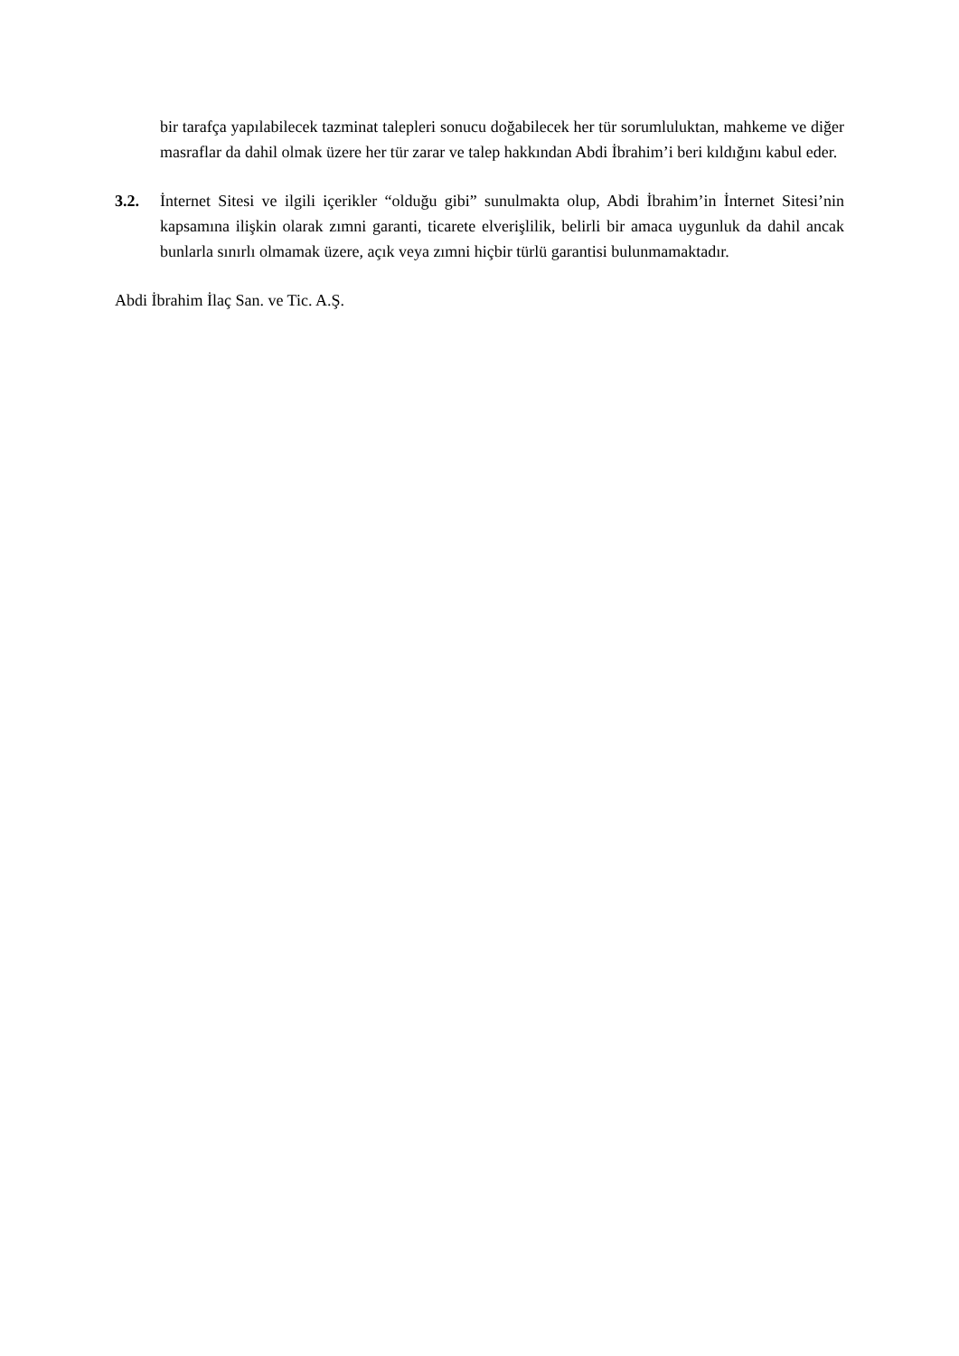bir tarafça yapılabilecek tazminat talepleri sonucu doğabilecek her tür sorumluluktan, mahkeme ve diğer masraflar da dahil olmak üzere her tür zarar ve talep hakkından Abdi İbrahim’i beri kıldığını kabul eder.
3.2. İnternet Sitesi ve ilgili içerikler “olduğu gibi” sunulmakta olup, Abdi İbrahim’in İnternet Sitesi’nin kapsamına ilişkin olarak zımni garanti, ticarete elverişlilik, belirli bir amaca uygunluk da dahil ancak bunlarla sınırlı olmamak üzere, açık veya zımni hiçbir türlü garantisi bulunmamaktadır.
Abdi İbrahim İlaç San. ve Tic. A.Ş.